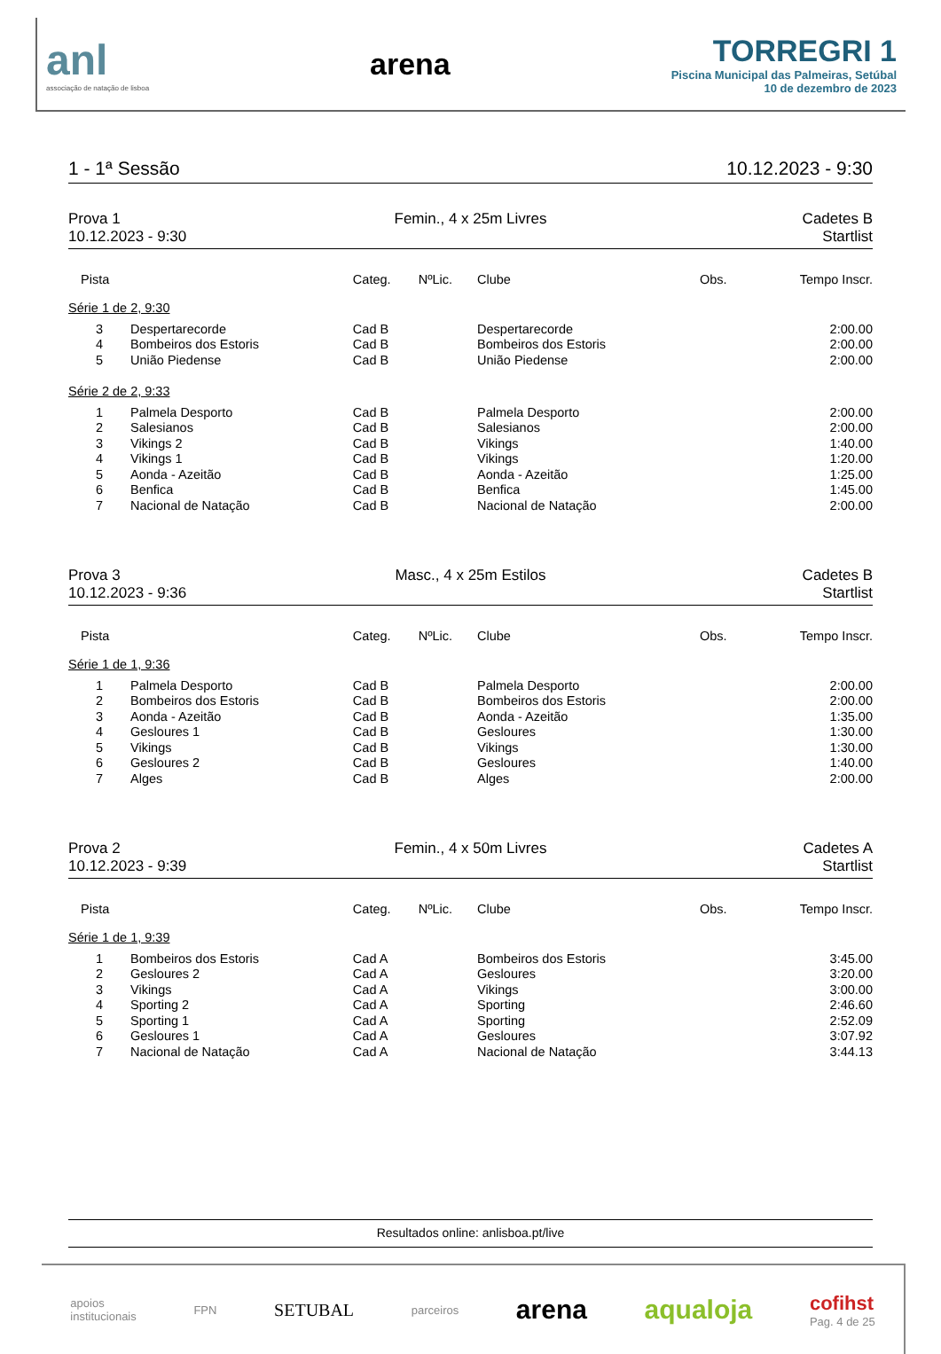anl
associação de natação de lisboa
arena
TORREGRI 1
Piscina Municipal das Palmeiras, Setúbal
10 de dezembro de 2023
1 - 1ª Sessão 10.12.2023 - 9:30
Prova 1
10.12.2023 - 9:30
Femin., 4 x 25m Livres
Cadetes B
Startlist
| Pista | | Categ. | NºLic. | Clube | Obs. | Tempo Inscr. |
| --- | --- | --- | --- | --- | --- | --- |
| Série 1 de 2, 9:30 | | | | | | |
| 3 | Despertarecorde | Cad B | | Despertarecorde | | 2:00.00 |
| 4 | Bombeiros dos Estoris | Cad B | | Bombeiros dos Estoris | | 2:00.00 |
| 5 | União Piedense | Cad B | | União Piedense | | 2:00.00 |
| Série 2 de 2, 9:33 | | | | | | |
| 1 | Palmela Desporto | Cad B | | Palmela Desporto | | 2:00.00 |
| 2 | Salesianos | Cad B | | Salesianos | | 2:00.00 |
| 3 | Vikings 2 | Cad B | | Vikings | | 1:40.00 |
| 4 | Vikings 1 | Cad B | | Vikings | | 1:20.00 |
| 5 | Aonda - Azeitão | Cad B | | Aonda - Azeitão | | 1:25.00 |
| 6 | Benfica | Cad B | | Benfica | | 1:45.00 |
| 7 | Nacional de Natação | Cad B | | Nacional de Natação | | 2:00.00 |
Prova 3
10.12.2023 - 9:36
Masc., 4 x 25m Estilos
Cadetes B
Startlist
| Pista | | Categ. | NºLic. | Clube | Obs. | Tempo Inscr. |
| --- | --- | --- | --- | --- | --- | --- |
| Série 1 de 1, 9:36 | | | | | | |
| 1 | Palmela Desporto | Cad B | | Palmela Desporto | | 2:00.00 |
| 2 | Bombeiros dos Estoris | Cad B | | Bombeiros dos Estoris | | 2:00.00 |
| 3 | Aonda - Azeitão | Cad B | | Aonda - Azeitão | | 1:35.00 |
| 4 | Gesloures 1 | Cad B | | Gesloures | | 1:30.00 |
| 5 | Vikings | Cad B | | Vikings | | 1:30.00 |
| 6 | Gesloures 2 | Cad B | | Gesloures | | 1:40.00 |
| 7 | Alges | Cad B | | Alges | | 2:00.00 |
Prova 2
10.12.2023 - 9:39
Femin., 4 x 50m Livres
Cadetes A
Startlist
| Pista | | Categ. | NºLic. | Clube | Obs. | Tempo Inscr. |
| --- | --- | --- | --- | --- | --- | --- |
| Série 1 de 1, 9:39 | | | | | | |
| 1 | Bombeiros dos Estoris | Cad A | | Bombeiros dos Estoris | | 3:45.00 |
| 2 | Gesloures 2 | Cad A | | Gesloures | | 3:20.00 |
| 3 | Vikings | Cad A | | Vikings | | 3:00.00 |
| 4 | Sporting 2 | Cad A | | Sporting | | 2:46.60 |
| 5 | Sporting 1 | Cad A | | Sporting | | 2:52.09 |
| 6 | Gesloures 1 | Cad A | | Gesloures | | 3:07.92 |
| 7 | Nacional de Natação | Cad A | | Nacional de Natação | | 3:44.13 |
Resultados online: anlisboa.pt/live
apoios
institucionais FPN SETUBAL parceiros arena aqualoja cofihst
Pag. 4 de 25